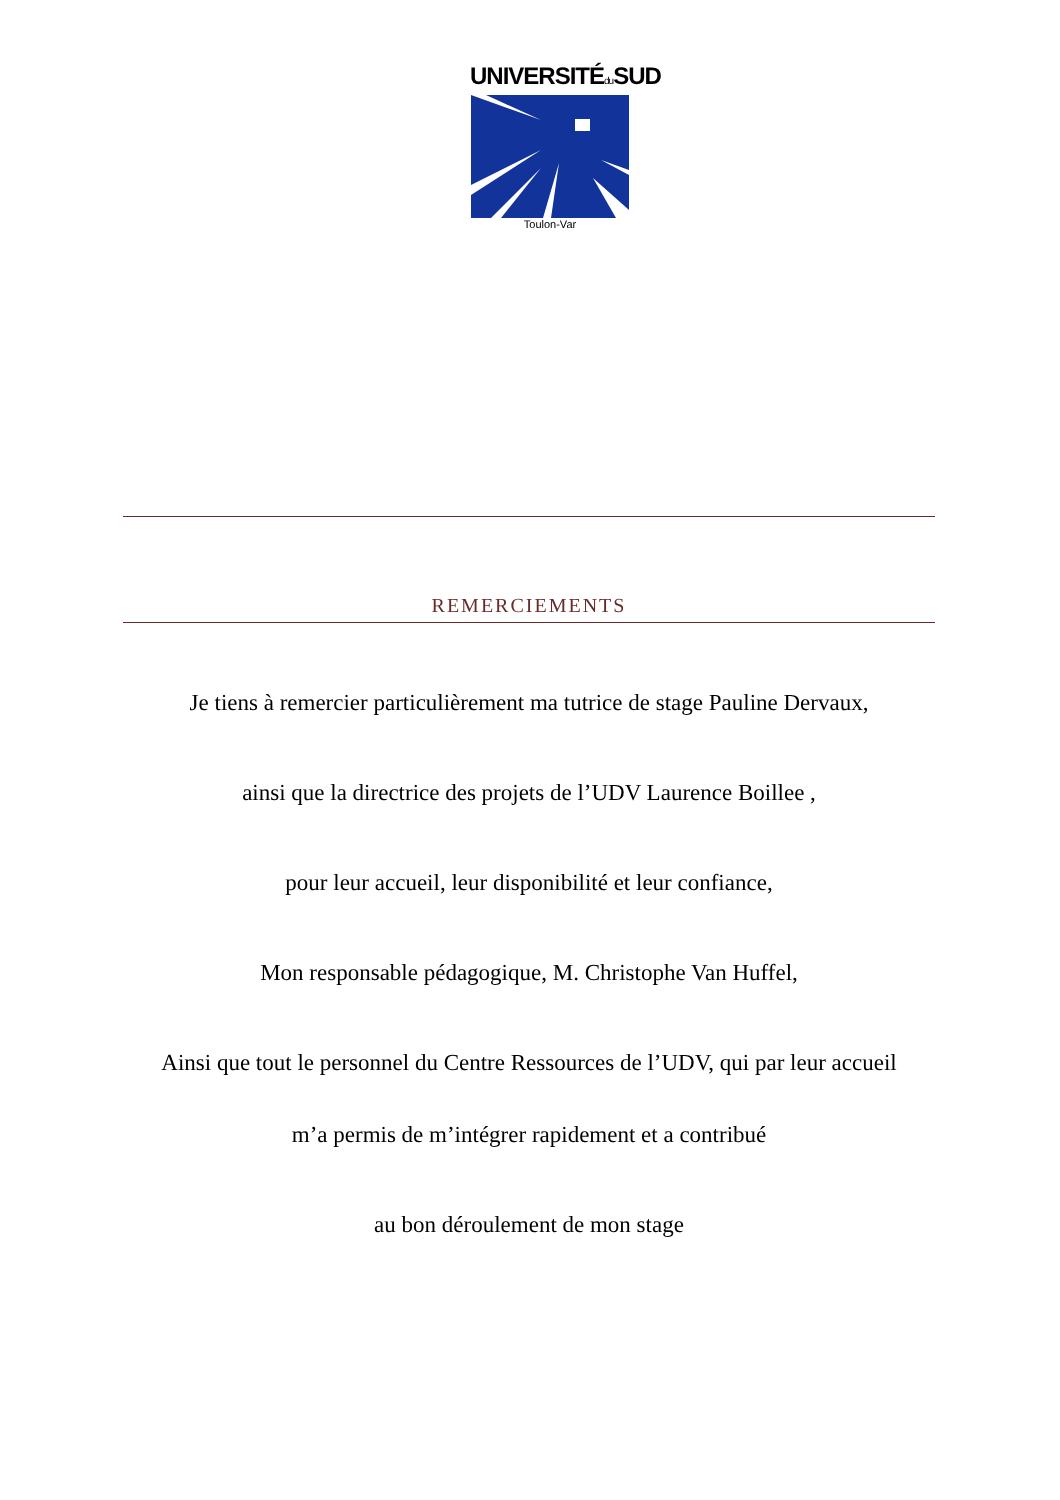UNIVERSITÉdu SUD
Toulon-Var
REMERCIEMENTS
Je tiens à remercier particulièrement ma tutrice de stage Pauline Dervaux,
ainsi que la directrice des projets de l’UDV Laurence Boillee ,
pour leur accueil, leur disponibilité et leur confiance,
Mon responsable pédagogique, M. Christophe Van Huffel,
Ainsi que tout le personnel du Centre Ressources de l’UDV, qui par leur accueil
m’a permis de m’intégrer rapidement et a contribué
au bon déroulement de mon stage